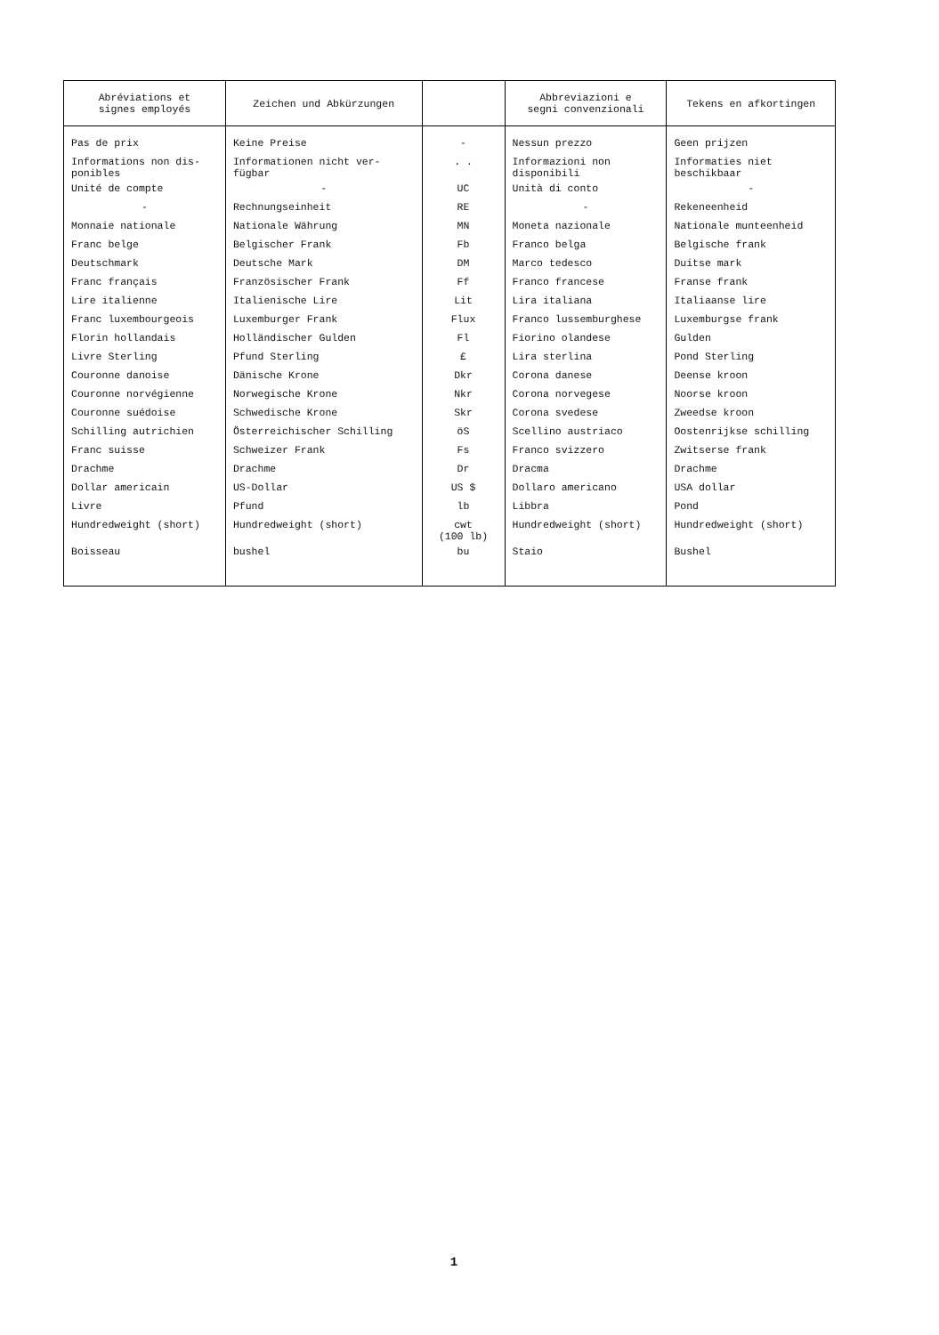| Abréviations et signes employés | Zeichen und Abkürzungen | | Abbreviazioni e segni convenzionali | Tekens en afkortingen |
| --- | --- | --- | --- | --- |
| Pas de prix | Keine Preise | - | Nessun prezzo | Geen prijzen |
| Informations non dis- ponibles | Informationen nicht ver- fügbar | . . | Informazioni non disponibili | Informaties niet beschikbaar |
| Unité de compte | - | UC | Unità di conto | - |
| - | Rechnungseinheit | RE | - | Rekeneenheid |
| Monnaie nationale | Nationale Währung | MN | Moneta nazionale | Nationale munteenheid |
| Franc belge | Belgischer Frank | Fb | Franco belga | Belgische frank |
| Deutschmark | Deutsche Mark | DM | Marco tedesco | Duitse mark |
| Franc français | Französischer Frank | Ff | Franco francese | Franse frank |
| Lire italienne | Italienische Lire | Lit | Lira italiana | Italiaanse lire |
| Franc luxembourgeois | Luxemburger Frank | Flux | Franco lussemburghese | Luxemburgse frank |
| Florin hollandais | Holländischer Gulden | Fl | Fiorino olandese | Gulden |
| Livre Sterling | Pfund Sterling | £ | Lira sterlina | Pond Sterling |
| Couronne danoise | Dänische Krone | Dkr | Corona danese | Deense kroon |
| Couronne norvégienne | Norwegische Krone | Nkr | Corona norvegese | Noorse kroon |
| Couronne suédoise | Schwedische Krone | Skr | Corona svedese | Zweedse kroon |
| Schilling autrichien | Österreichischer Schilling | öS | Scellino austriaco | Oostenrijkse schilling |
| Franc suisse | Schweizer Frank | Fs | Franco svizzero | Zwitserse frank |
| Drachme | Drachme | Dr | Dracma | Drachme |
| Dollar americain | US-Dollar | US $ | Dollaro americano | USA dollar |
| Livre | Pfund | lb | Libbra | Pond |
| Hundredweight (short) | Hundredweight (short) | cwt (100 lb) | Hundredweight (short) | Hundredweight (short) |
| Boisseau | bushel | bu | Staio | Bushel |
1